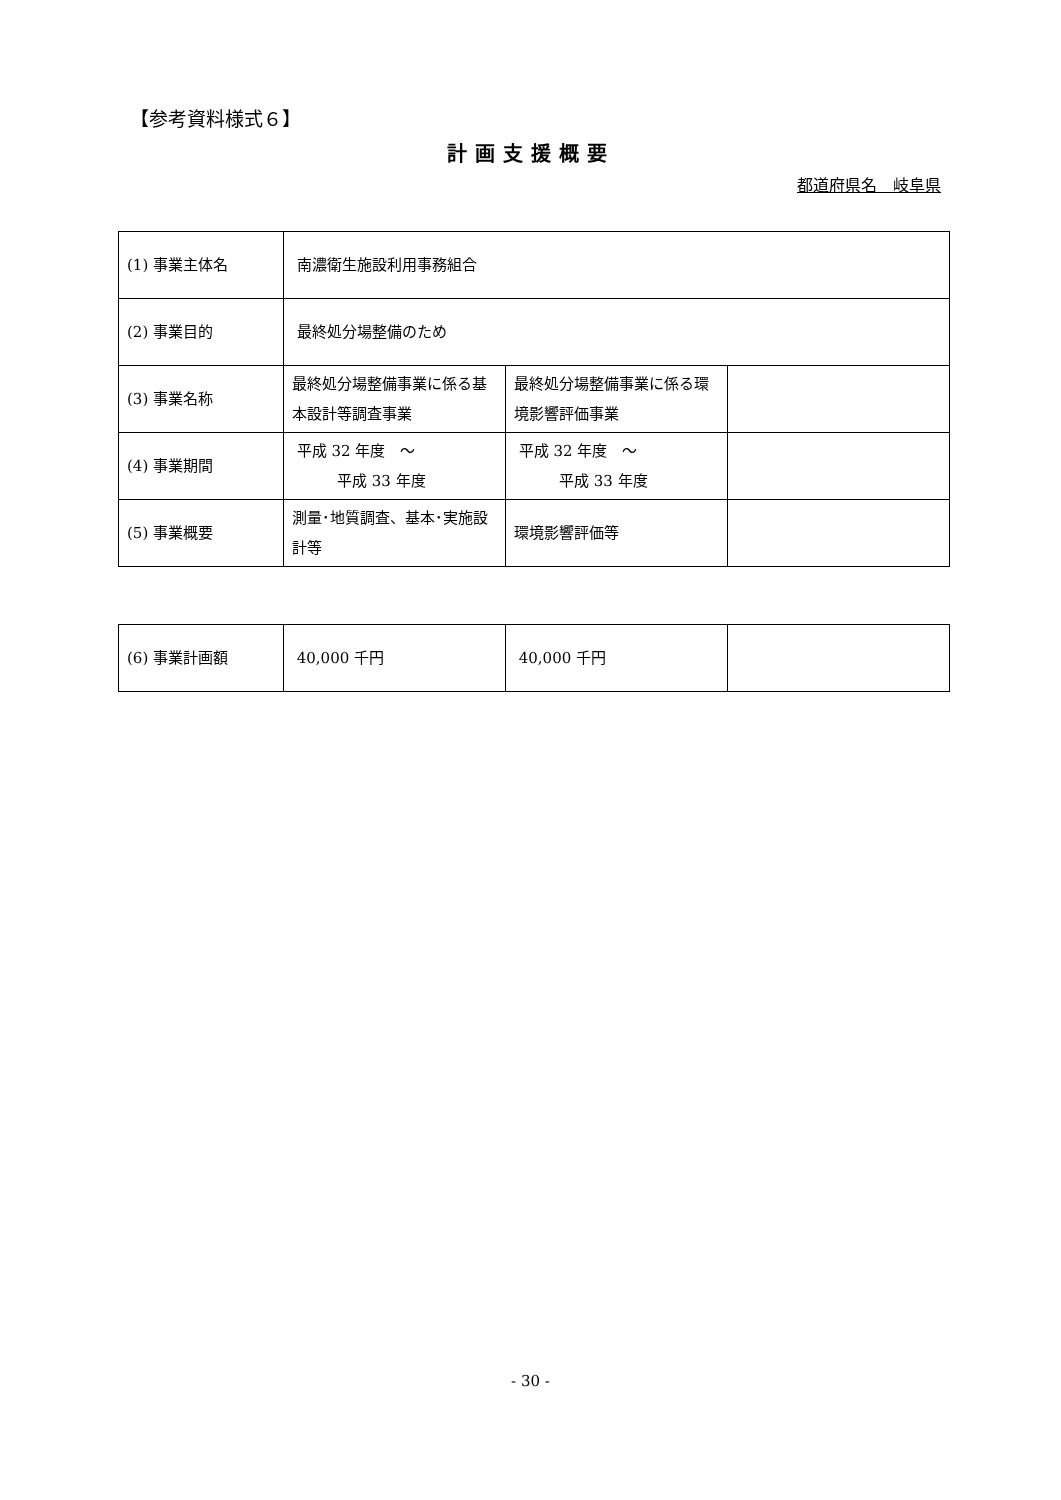【参考資料様式６】
計画支援概要
都道府県名　岐阜県
| (1) 事業主体名 | 南濃衛生施設利用事務組合 | | |
| (2) 事業目的 | 最終処分場整備のため | | |
| (3) 事業名称 | 最終処分場整備事業に係る基本設計等調査事業 | 最終処分場整備事業に係る環境影響評価事業 | |
| (4) 事業期間 | 平成 32 年度 ～ 平成 33 年度 | 平成 32 年度 ～ 平成 33 年度 | |
| (5) 事業概要 | 測量･地質調査、基本･実施設計等 | 環境影響評価等 | |
| (6) 事業計画額 | 40,000 千円 | 40,000 千円 | |
- 30 -